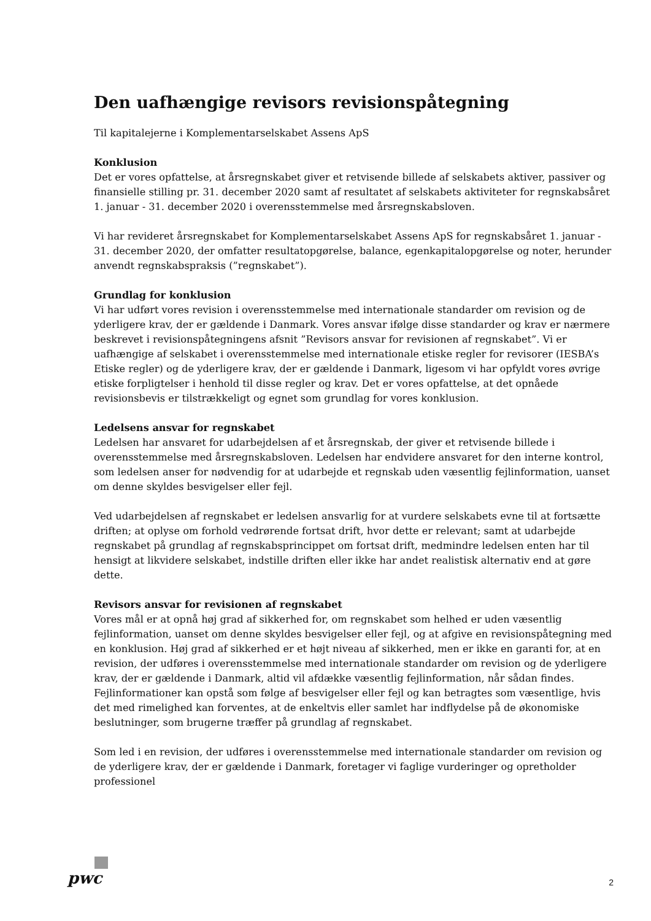Den uafhængige revisors revisionspåtegning
Til kapitalejerne i Komplementarselskabet Assens ApS
Konklusion
Det er vores opfattelse, at årsregnskabet giver et retvisende billede af selskabets aktiver, passiver og finansielle stilling pr. 31. december 2020 samt af resultatet af selskabets aktiviteter for regnskabsåret 1. januar - 31. december 2020 i overensstemmelse med årsregnskabsloven.
Vi har revideret årsregnskabet for Komplementarselskabet Assens ApS for regnskabsåret 1. januar - 31. december 2020, der omfatter resultatopgørelse, balance, egenkapitalopgørelse og noter, herunder anvendt regnskabspraksis (”regnskabet”).
Grundlag for konklusion
Vi har udført vores revision i overensstemmelse med internationale standarder om revision og de yderligere krav, der er gældende i Danmark. Vores ansvar ifølge disse standarder og krav er nærmere beskrevet i revisionspåtegningens afsnit ”Revisors ansvar for revisionen af regnskabet”. Vi er uafhængige af selskabet i overensstemmelse med internationale etiske regler for revisorer (IESBA’s Etiske regler) og de yderligere krav, der er gældende i Danmark, ligesom vi har opfyldt vores øvrige etiske forpligtelser i henhold til disse regler og krav. Det er vores opfattelse, at det opnåede revisionsbevis er tilstrækkeligt og egnet som grundlag for vores konklusion.
Ledelsens ansvar for regnskabet
Ledelsen har ansvaret for udarbejdelsen af et årsregnskab, der giver et retvisende billede i overensstemmelse med årsregnskabsloven. Ledelsen har endvidere ansvaret for den interne kontrol, som ledelsen anser for nødvendig for at udarbejde et regnskab uden væsentlig fejlinformation, uanset om denne skyldes besvigelser eller fejl.
Ved udarbejdelsen af regnskabet er ledelsen ansvarlig for at vurdere selskabets evne til at fortsætte driften; at oplyse om forhold vedrørende fortsat drift, hvor dette er relevant; samt at udarbejde regnskabet på grundlag af regnskabsprincippet om fortsat drift, medmindre ledelsen enten har til hensigt at likvidere selskabet, indstille driften eller ikke har andet realistisk alternativ end at gøre dette.
Revisors ansvar for revisionen af regnskabet
Vores mål er at opnå høj grad af sikkerhed for, om regnskabet som helhed er uden væsentlig fejlinformation, uanset om denne skyldes besvigelser eller fejl, og at afgive en revisionspåtegning med en konklusion. Høj grad af sikkerhed er et højt niveau af sikkerhed, men er ikke en garanti for, at en revision, der udføres i overensstemmelse med internationale standarder om revision og de yderligere krav, der er gældende i Danmark, altid vil afdække væsentlig fejlinformation, når sådan findes. Fejlinformationer kan opstå som følge af besvigelser eller fejl og kan betragtes som væsentlige, hvis det med rimelighed kan forventes, at de enkeltvis eller samlet har indflydelse på de økonomiske beslutninger, som brugerne træffer på grundlag af regnskabet.
Som led i en revision, der udføres i overensstemmelse med internationale standarder om revision og de yderligere krav, der er gældende i Danmark, foretager vi faglige vurderinger og opretholder professionel
pwc
2